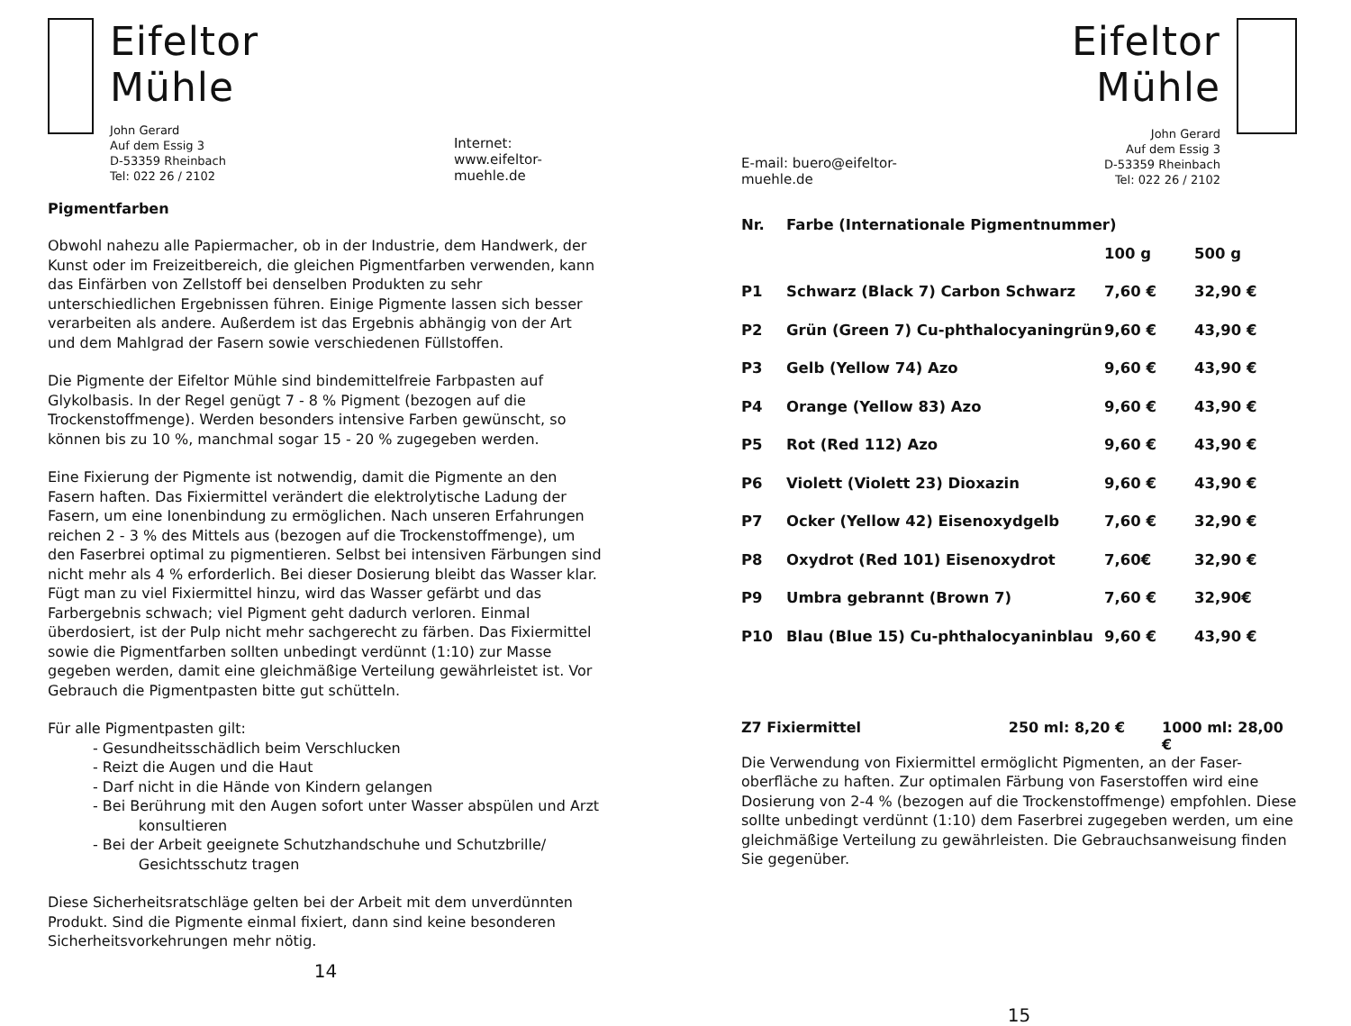Eifeltor Mühle
John Gerard
Auf dem Essig 3
D-53359 Rheinbach
Tel: 022 26 / 2102
Internet: www.eifeltor-muehle.de
Pigmentfarben
Obwohl nahezu alle Papiermacher, ob in der Industrie, dem Handwerk, der Kunst oder im Freizeitbereich, die gleichen Pigmentfarben verwenden, kann das Einfärben von Zellstoff bei denselben Produkten zu sehr unterschiedlichen Ergebnissen führen. Einige Pigmente lassen sich besser verarbeiten als andere. Außerdem ist das Ergebnis abhängig von der Art und dem Mahlgrad der Fasern sowie verschiedenen Füllstoffen.
Die Pigmente der Eifeltor Mühle sind bindemittelfreie Farbpasten auf Glykolbasis. In der Regel genügt 7 - 8 % Pigment (bezogen auf die Trockenstoffmenge). Werden besonders intensive Farben gewünscht, so können bis zu 10 %, manchmal sogar 15 - 20 % zugegeben werden.
Eine Fixierung der Pigmente ist notwendig, damit die Pigmente an den Fasern haften. Das Fixiermittel verändert die elektrolytische Ladung der Fasern, um eine Ionenbindung zu ermöglichen. Nach unseren Erfahrungen reichen 2 - 3 % des Mittels aus (bezogen auf die Trockenstoffmenge), um den Faserbrei optimal zu pigmentieren. Selbst bei intensiven Färbungen sind nicht mehr als 4 % erforderlich. Bei dieser Dosierung bleibt das Wasser klar. Fügt man zu viel Fixiermittel hinzu, wird das Wasser gefärbt und das Farbergebnis schwach; viel Pigment geht dadurch verloren. Einmal überdosiert, ist der Pulp nicht mehr sachgerecht zu färben. Das Fixiermittel sowie die Pigmentfarben sollten unbedingt verdünnt (1:10) zur Masse gegeben werden, damit eine gleichmäßige Verteilung gewährleistet ist. Vor Gebrauch die Pigmentpasten bitte gut schütteln.
Für alle Pigmentpasten gilt:
- Gesundheitsschädlich beim Verschlucken
- Reizt die Augen und die Haut
- Darf nicht in die Hände von Kindern gelangen
- Bei Berührung mit den Augen sofort unter Wasser abspülen und Arzt
konsultieren
- Bei der Arbeit geeignete Schutzhandschuhe und Schutzbrille/
Gesichtsschutz tragen
Diese Sicherheitsratschläge gelten bei der Arbeit mit dem unverdünnten Produkt. Sind die Pigmente einmal fixiert, dann sind keine besonderen Sicherheitsvorkehrungen mehr nötig.
14
E-mail: buero@eifeltor-muehle.de
Eifeltor Mühle
John Gerard
Auf dem Essig 3
D-53359 Rheinbach
Tel: 022 26 / 2102
| Nr. | Farbe (Internationale Pigmentnummer) | | |
| --- | --- | --- | --- |
| | | 100 g | 500 g |
| P1 | Schwarz (Black 7) Carbon Schwarz | 7,60 € | 32,90 € |
| P2 | Grün (Green 7) Cu-phthalocyaningrün | 9,60 € | 43,90 € |
| P3 | Gelb (Yellow 74) Azo | 9,60 € | 43,90 € |
| P4 | Orange (Yellow 83) Azo | 9,60 € | 43,90 € |
| P5 | Rot (Red 112) Azo | 9,60 € | 43,90 € |
| P6 | Violett (Violett 23) Dioxazin | 9,60 € | 43,90 € |
| P7 | Ocker (Yellow 42) Eisenoxydgelb | 7,60 € | 32,90 € |
| P8 | Oxydrot (Red 101) Eisenoxydrot | 7,60€ | 32,90 € |
| P9 | Umbra gebrannt (Brown 7) | 7,60 € | 32,90€ |
| P10 | Blau (Blue 15) Cu-phthalocyaninblau | 9,60 € | 43,90 € |
Z7 Fixiermittel 250 ml: 8,20 € 1000 ml: 28,00 €
Die Verwendung von Fixiermittel ermöglicht Pigmenten, an der Faser-oberfläche zu haften. Zur optimalen Färbung von Faserstoffen wird eine Dosierung von 2-4 % (bezogen auf die Trockenstoffmenge) empfohlen. Diese sollte unbedingt verdünnt (1:10) dem Faserbrei zugegeben werden, um eine gleichmäßige Verteilung zu gewährleisten. Die Gebrauchsanweisung finden Sie gegenüber.
15